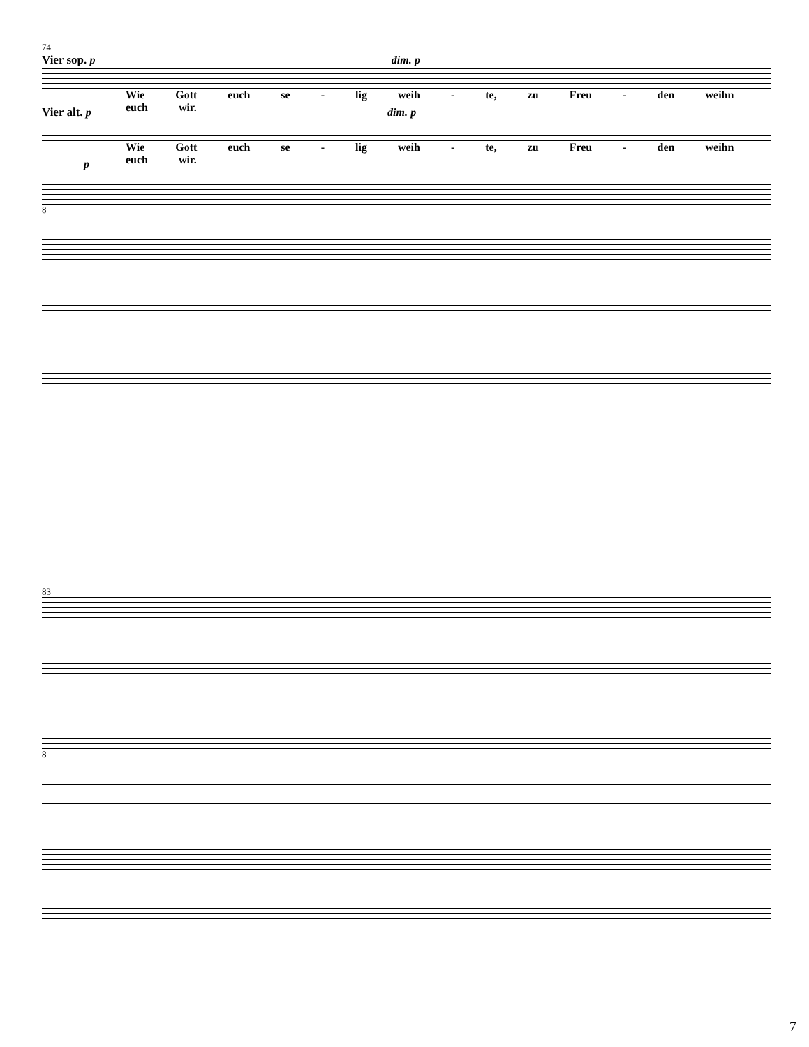74
Vier sop. p dim. p
Wie Gott euch se - lig weih - te, zu Freu - den weihn euch wir.
Vier alt. p dim. p
Wie Gott euch se - lig weih - te, zu Freu - den weihn euch wir.
p
8
83
8
7